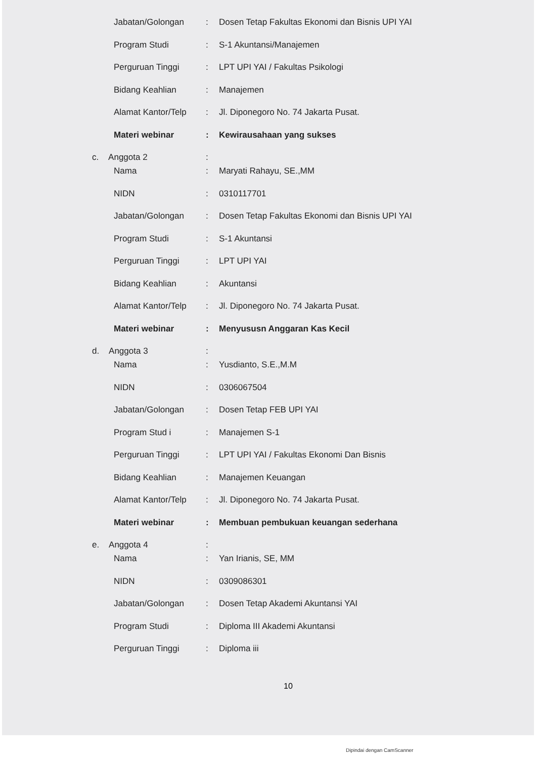Jabatan/Golongan: Dosen Tetap Fakultas Ekonomi dan Bisnis UPI YAI
Program Studi: S-1 Akuntansi/Manajemen
Perguruan Tinggi: LPT UPI YAI / Fakultas Psikologi
Bidang Keahlian: Manajemen
Alamat Kantor/Telp: Jl. Diponegoro No. 74 Jakarta Pusat.
Materi webinar: Kewirausahaan yang sukses
c. Anggota 2:
Nama: Maryati Rahayu, SE.,MM
NIDN: 0310117701
Jabatan/Golongan: Dosen Tetap Fakultas Ekonomi dan Bisnis UPI YAI
Program Studi: S-1 Akuntansi
Perguruan Tinggi: LPT UPI YAI
Bidang Keahlian: Akuntansi
Alamat Kantor/Telp: Jl. Diponegoro No. 74 Jakarta Pusat.
Materi webinar: Menyususn Anggaran Kas Kecil
d. Anggota 3:
Nama: Yusdianto, S.E.,M.M
NIDN: 0306067504
Jabatan/Golongan: Dosen Tetap FEB UPI YAI
Program Stud i: Manajemen S-1
Perguruan Tinggi: LPT UPI YAI / Fakultas Ekonomi Dan Bisnis
Bidang Keahlian: Manajemen Keuangan
Alamat Kantor/Telp: Jl. Diponegoro No. 74 Jakarta Pusat.
Materi webinar: Membuan pembukuan keuangan sederhana
e. Anggota 4:
Nama: Yan Irianis, SE, MM
NIDN: 0309086301
Jabatan/Golongan: Dosen Tetap Akademi Akuntansi YAI
Program Studi: Diploma III Akademi Akuntansi
Perguruan Tinggi: Diploma iii
10
Dipindai dengan CamScanner